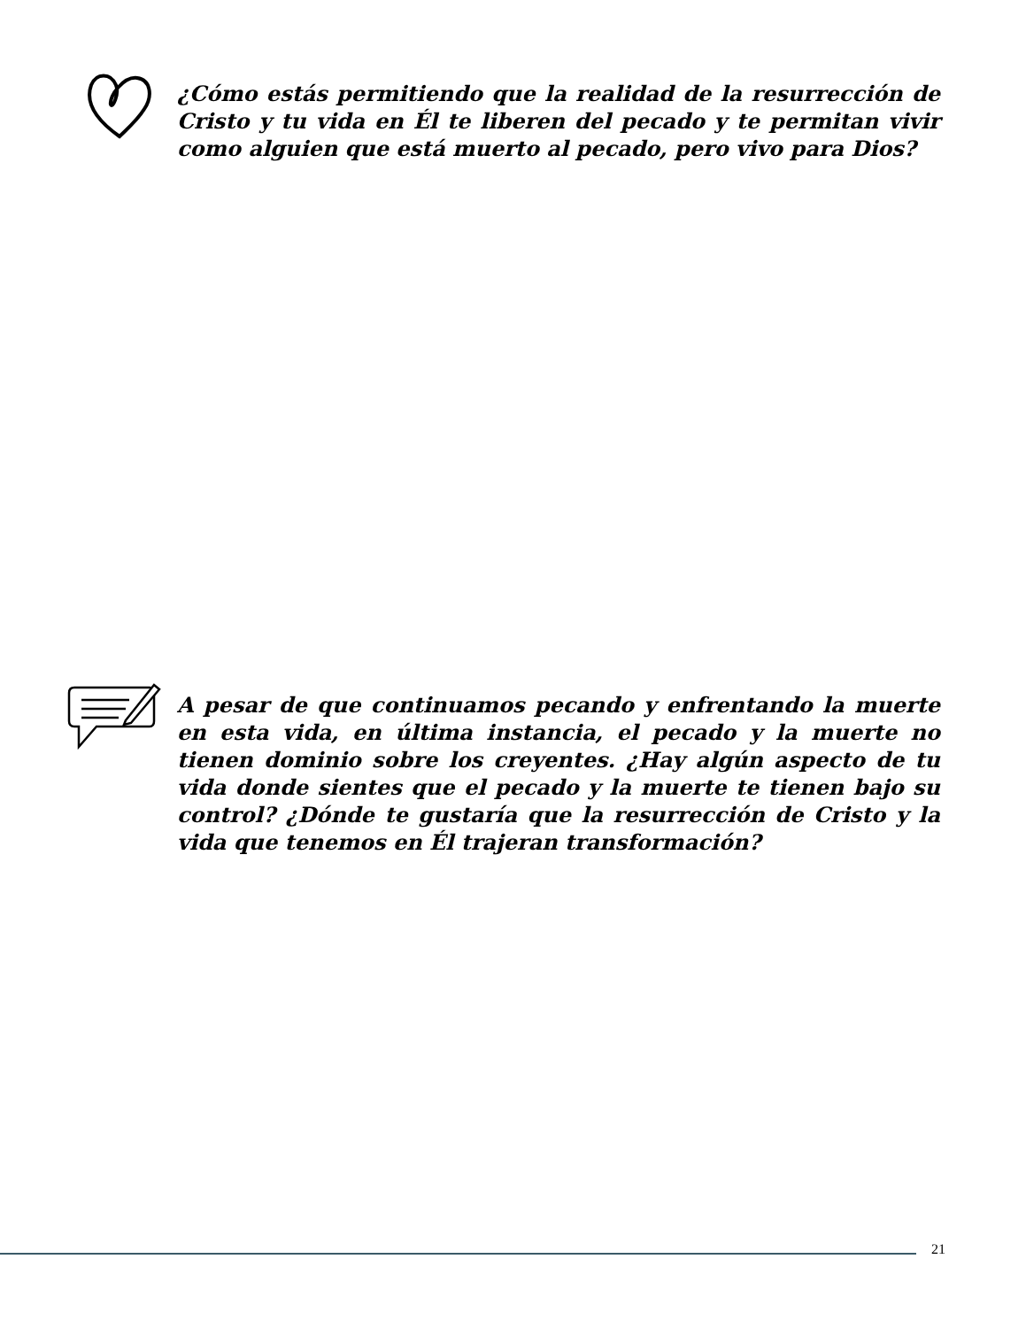¿Cómo estás permitiendo que la realidad de la resurrección de Cristo y tu vida en Él te liberen del pecado y te permitan vivir como alguien que está muerto al pecado, pero vivo para Dios?
A pesar de que continuamos pecando y enfrentando la muerte en esta vida, en última instancia, el pecado y la muerte no tienen dominio sobre los creyentes. ¿Hay algún aspecto de tu vida donde sientes que el pecado y la muerte te tienen bajo su control? ¿Dónde te gustaría que la resurrección de Cristo y la vida que tenemos en Él trajeran transformación?
21